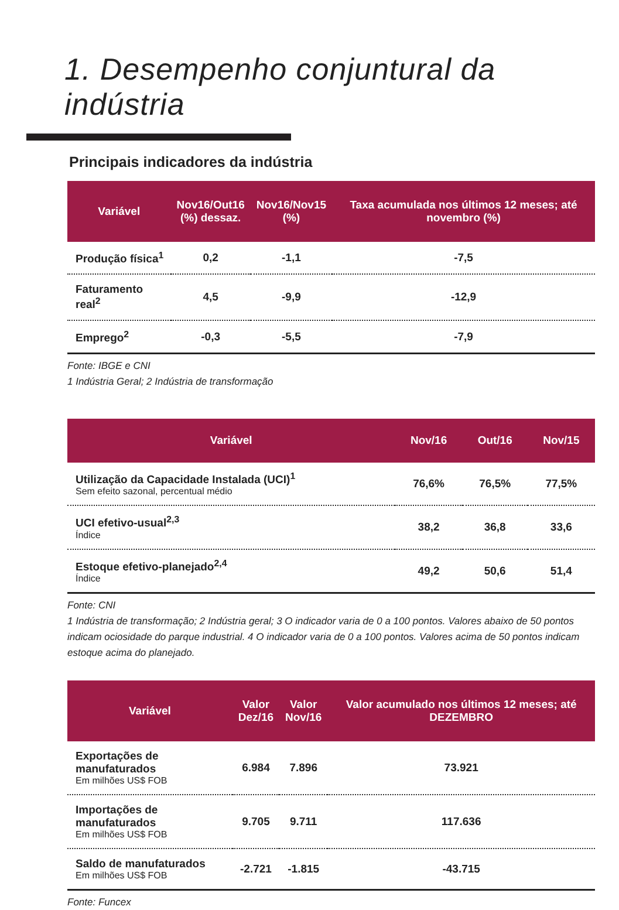1. Desempenho conjuntural da indústria
Principais indicadores da indústria
| Variável | Nov16/Out16 (%) dessaz. | Nov16/Nov15 (%) | Taxa acumulada nos últimos 12 meses; até novembro (%) |
| --- | --- | --- | --- |
| Produção física<sup>1</sup> | 0,2 | -1,1 | -7,5 |
| Faturamento real<sup>2</sup> | 4,5 | -9,9 | -12,9 |
| Emprego<sup>2</sup> | -0,3 | -5,5 | -7,9 |
Fonte: IBGE e CNI
1 Indústria Geral; 2 Indústria de transformação
| Variável | Nov/16 | Out/16 | Nov/15 |
| --- | --- | --- | --- |
| Utilização da Capacidade Instalada (UCI)<sup>1</sup> Sem efeito sazonal, percentual médio | 76,6% | 76,5% | 77,5% |
| UCI efetivo-usual<sup>2,3</sup> Índice | 38,2 | 36,8 | 33,6 |
| Estoque efetivo-planejado<sup>2,4</sup> Índice | 49,2 | 50,6 | 51,4 |
Fonte: CNI
1 Indústria de transformação; 2 Indústria geral; 3 O indicador varia de 0 a 100 pontos. Valores abaixo de 50 pontos indicam ociosidade do parque industrial. 4 O indicador varia de 0 a 100 pontos. Valores acima de 50 pontos indicam estoque acima do planejado.
| Variável | Valor Dez/16 | Valor Nov/16 | Valor acumulado nos últimos 12 meses; até DEZEMBRO |
| --- | --- | --- | --- |
| Exportações de manufaturados Em milhões US$ FOB | 6.984 | 7.896 | 73.921 |
| Importações de manufaturados Em milhões US$ FOB | 9.705 | 9.711 | 117.636 |
| Saldo de manufaturados Em milhões US$ FOB | -2.721 | -1.815 | -43.715 |
Fonte: Funcex